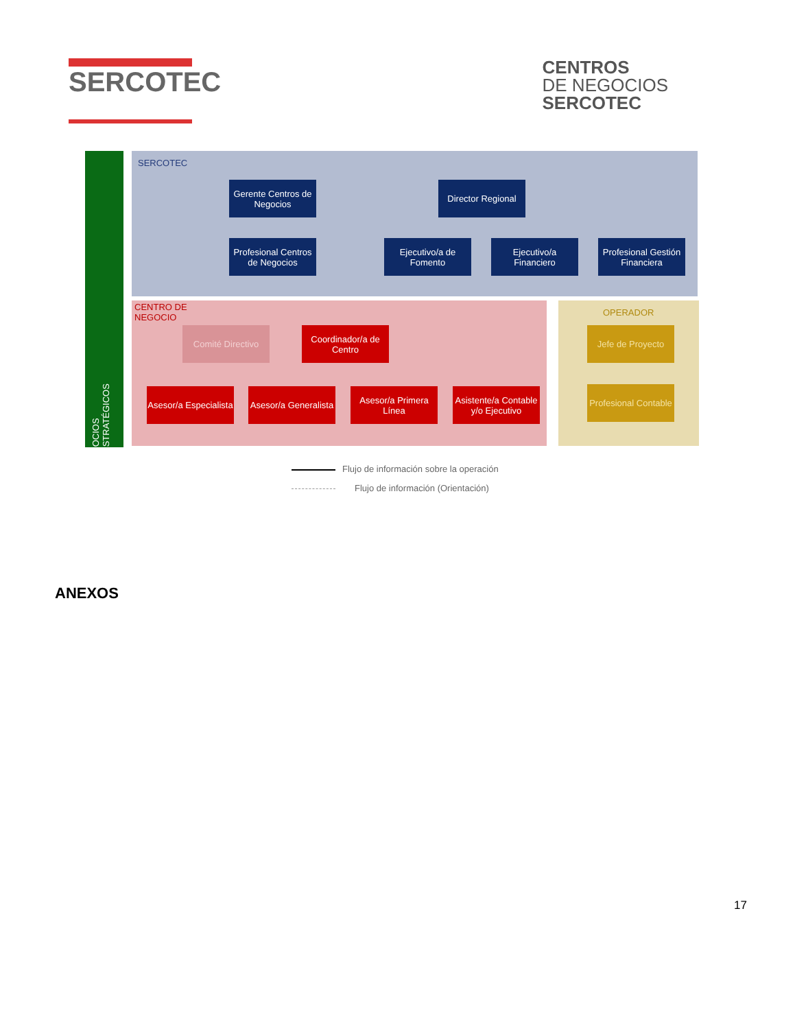SERCOTEC
CENTROS
DE NEGOCIOS
SERCOTEC
SOCIOS ESTRATÉGICOS
SERCOTEC
CENTRO DE
NEGOCIO
OPERADOR
Gerente Centros de Negocios
Director Regional
Profesional Centros de Negocios
Ejecutivo/a de Fomento
Ejecutivo/a Financiero
Profesional Gestión Financiera
Comité Directivo
Coordinador/a de Centro
Jefe de Proyecto
Asesor/a Especialista
Asesor/a Generalista
Asesor/a Primera Línea
Asistente/a Contable y/o Ejecutivo
Profesional Contable
Flujo de información sobre la operación
Flujo de información (Orientación)
ANEXOS
17